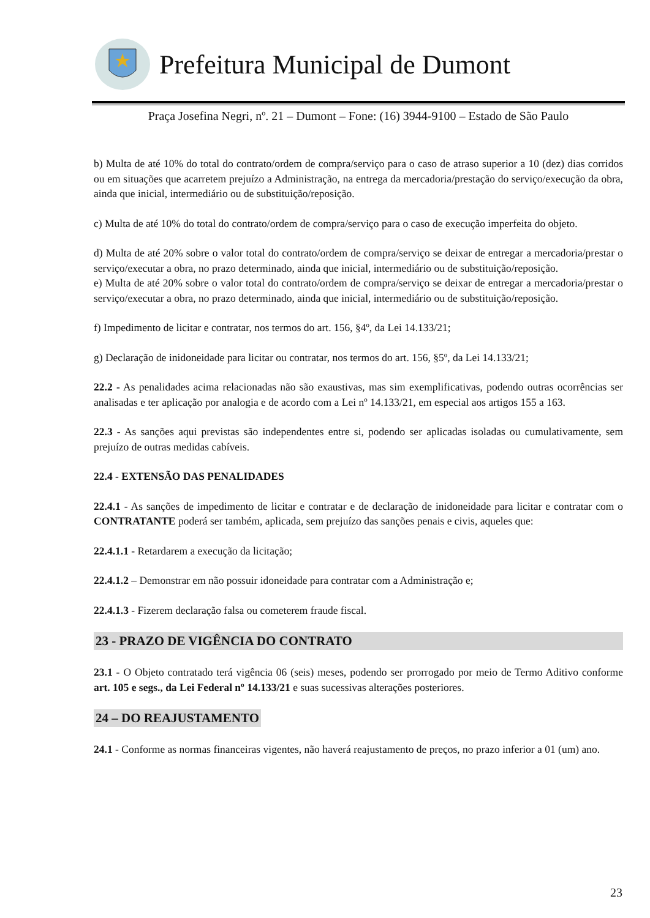Prefeitura Municipal de Dumont
Praça Josefina Negri, nº. 21 – Dumont – Fone: (16) 3944-9100 – Estado de São Paulo
b) Multa de até 10% do total do contrato/ordem de compra/serviço para o caso de atraso superior a 10 (dez) dias corridos ou em situações que acarretem prejuízo a Administração, na entrega da mercadoria/prestação do serviço/execução da obra, ainda que inicial, intermediário ou de substituição/reposição.
c) Multa de até 10% do total do contrato/ordem de compra/serviço para o caso de execução imperfeita do objeto.
d) Multa de até 20% sobre o valor total do contrato/ordem de compra/serviço se deixar de entregar a mercadoria/prestar o serviço/executar a obra, no prazo determinado, ainda que inicial, intermediário ou de substituição/reposição.
e) Multa de até 20% sobre o valor total do contrato/ordem de compra/serviço se deixar de entregar a mercadoria/prestar o serviço/executar a obra, no prazo determinado, ainda que inicial, intermediário ou de substituição/reposição.
f) Impedimento de licitar e contratar, nos termos do art. 156, §4º, da Lei 14.133/21;
g) Declaração de inidoneidade para licitar ou contratar, nos termos do art. 156, §5º, da Lei 14.133/21;
22.2 - As penalidades acima relacionadas não são exaustivas, mas sim exemplificativas, podendo outras ocorrências ser analisadas e ter aplicação por analogia e de acordo com a Lei nº 14.133/21, em especial aos artigos 155 a 163.
22.3 - As sanções aqui previstas são independentes entre si, podendo ser aplicadas isoladas ou cumulativamente, sem prejuízo de outras medidas cabíveis.
22.4 - EXTENSÃO DAS PENALIDADES
22.4.1 - As sanções de impedimento de licitar e contratar e de declaração de inidoneidade para licitar e contratar com o CONTRATANTE poderá ser também, aplicada, sem prejuízo das sanções penais e civis, aqueles que:
22.4.1.1 - Retardarem a execução da licitação;
22.4.1.2 – Demonstrar em não possuir idoneidade para contratar com a Administração e;
22.4.1.3 - Fizerem declaração falsa ou cometerem fraude fiscal.
23 - PRAZO DE VIGÊNCIA DO CONTRATO
23.1 - O Objeto contratado terá vigência 06 (seis) meses, podendo ser prorrogado por meio de Termo Aditivo conforme art. 105 e segs., da Lei Federal nº 14.133/21 e suas sucessivas alterações posteriores.
24 – DO REAJUSTAMENTO
24.1 - Conforme as normas financeiras vigentes, não haverá reajustamento de preços, no prazo inferior a 01 (um) ano.
23